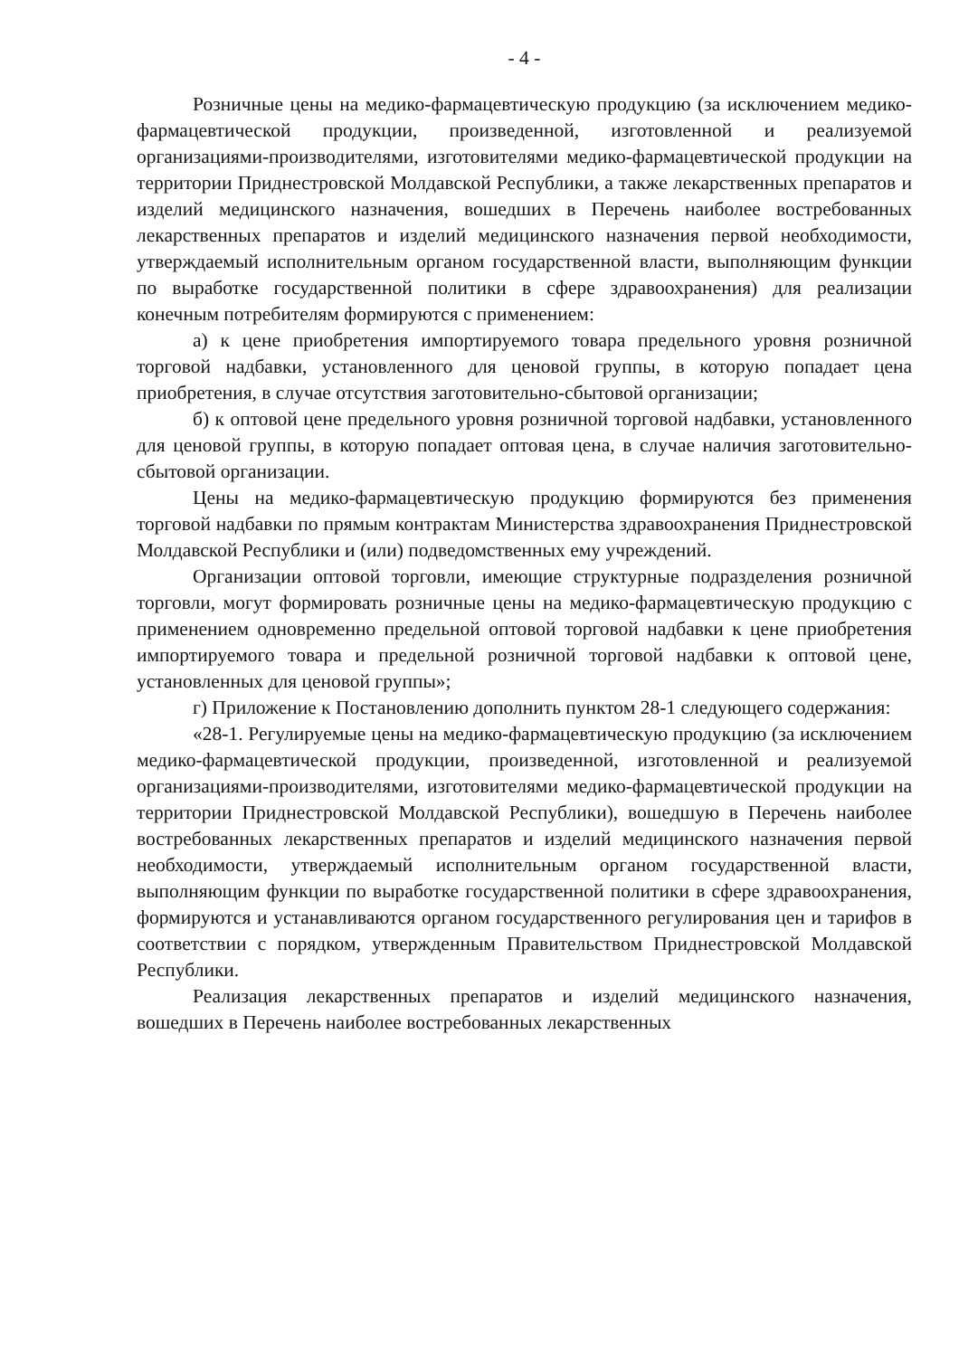- 4 -
Розничные цены на медико-фармацевтическую продукцию (за исключением медико-фармацевтической продукции, произведенной, изготовленной и реализуемой организациями-производителями, изготовителями медико-фармацевтической продукции на территории Приднестровской Молдавской Республики, а также лекарственных препаратов и изделий медицинского назначения, вошедших в Перечень наиболее востребованных лекарственных препаратов и изделий медицинского назначения первой необходимости, утверждаемый исполнительным органом государственной власти, выполняющим функции по выработке государственной политики в сфере здравоохранения) для реализации конечным потребителям формируются с применением:
а) к цене приобретения импортируемого товара предельного уровня розничной торговой надбавки, установленного для ценовой группы, в которую попадает цена приобретения, в случае отсутствия заготовительно-сбытовой организации;
б) к оптовой цене предельного уровня розничной торговой надбавки, установленного для ценовой группы, в которую попадает оптовая цена, в случае наличия заготовительно-сбытовой организации.
Цены на медико-фармацевтическую продукцию формируются без применения торговой надбавки по прямым контрактам Министерства здравоохранения Приднестровской Молдавской Республики и (или) подведомственных ему учреждений.
Организации оптовой торговли, имеющие структурные подразделения розничной торговли, могут формировать розничные цены на медико-фармацевтическую продукцию с применением одновременно предельной оптовой торговой надбавки к цене приобретения импортируемого товара и предельной розничной торговой надбавки к оптовой цене, установленных для ценовой группы»;
г) Приложение к Постановлению дополнить пунктом 28-1 следующего содержания:
«28-1. Регулируемые цены на медико-фармацевтическую продукцию (за исключением медико-фармацевтической продукции, произведенной, изготовленной и реализуемой организациями-производителями, изготовителями медико-фармацевтической продукции на территории Приднестровской Молдавской Республики), вошедшую в Перечень наиболее востребованных лекарственных препаратов и изделий медицинского назначения первой необходимости, утверждаемый исполнительным органом государственной власти, выполняющим функции по выработке государственной политики в сфере здравоохранения, формируются и устанавливаются органом государственного регулирования цен и тарифов в соответствии с порядком, утвержденным Правительством Приднестровской Молдавской Республики.
Реализация лекарственных препаратов и изделий медицинского назначения, вошедших в Перечень наиболее востребованных лекарственных